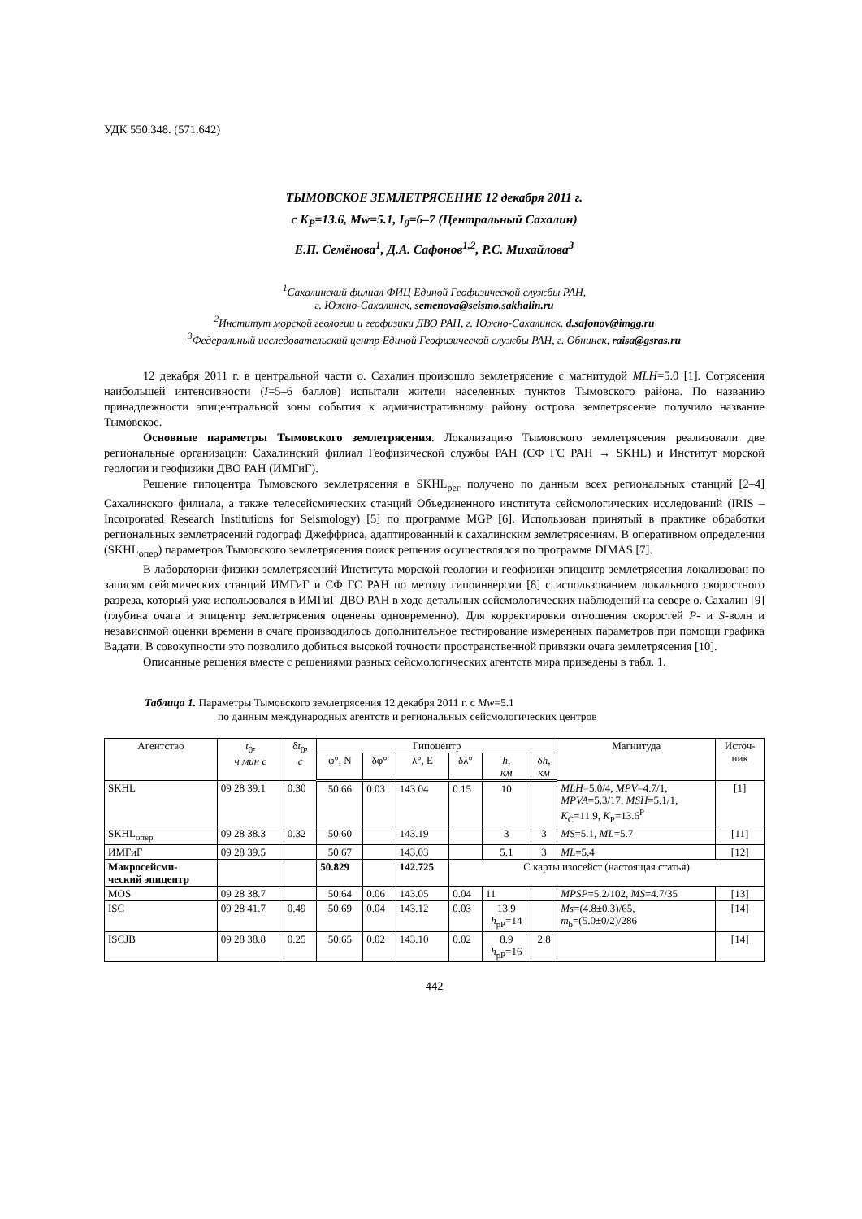УДК 550.348. (571.642)
ТЫМОВСКОЕ ЗЕМЛЕТРЯСЕНИЕ 12 декабря 2011 г.
с K<sub>P</sub>=13.6, Mw=5.1, I<sub>0</sub>=6–7 (Центральный Сахалин)
Е.П. Семёнова<sup>1</sup>, Д.А. Сафонов<sup>1,2</sup>, Р.С. Михайлова<sup>3</sup>
<sup>1</sup> Сахалинский филиал ФИЦ Единой Геофизической службы РАН,
г. Южно-Сахалинск, semenova@seismo.sakhalin.ru
<sup>2</sup> Институт морской геологии и геофизики ДВО РАН, г. Южно-Сахалинск. d.safonov@imgg.ru
<sup>3</sup> Федеральный исследовательский центр Единой Геофизической службы РАН, г. Обнинск, raisa@gsras.ru
12 декабря 2011 г. в центральной части о. Сахалин произошло землетрясение с магнитудой MLH=5.0 [1]. Сотрясения наибольшей интенсивности (I=5–6 баллов) испытали жители населенных пунктов Тымовского района. По названию принадлежности эпицентральной зоны события к административному району острова землетрясение получило название Тымовское.
Основные параметры Тымовского землетрясения. Локализацию Тымовского землетрясения реализовали две региональные организации: Сахалинский филиал Геофизической службы РАН (СФ ГС РАН → SKHL) и Институт морской геологии и геофизики ДВО РАН (ИМГиГ).
Решение гипоцентра Тымовского землетрясения в SKHL<sub>рег</sub> получено по данным всех региональных станций [2–4] Сахалинского филиала, а также телесейсмических станций Объединенного института сейсмологических исследований (IRIS – Incorporated Research Institutions for Seismology) [5] по программе MGP [6]. Использован принятый в практике обработки региональных землетрясений годограф Джеффриса, адаптированный к сахалинским землетрясениям. В оперативном определении (SKHL<sub>опер</sub>) параметров Тымовского землетрясения поиск решения осуществлялся по программе DIMAS [7].
В лаборатории физики землетрясений Института морской геологии и геофизики эпицентр землетрясения локализован по записям сейсмических станций ИМГиГ и СФ ГС РАН по методу гипоинверсии [8] с использованием локального скоростного разреза, который уже использовался в ИМГиГ ДВО РАН в ходе детальных сейсмологических наблюдений на севере о. Сахалин [9] (глубина очага и эпицентр землетрясения оценены одновременно). Для корректировки отношения скоростей P- и S-волн и независимой оценки времени в очаге производилось дополнительное тестирование измеренных параметров при помощи графика Вадати. В совокупности это позволило добиться высокой точности пространственной привязки очага землетрясения [10].
Описанные решения вместе с решениями разных сейсмологических агентств мира приведены в табл. 1.
Таблица 1. Параметры Тымовского землетрясения 12 декабря 2011 г. с Mw=5.1
по данным международных агентств и региональных сейсмологических центров
| Агентство | t<sub>0</sub>, ч мин с | δ t<sub>0</sub>, с | Гипоцентр | | | | | | Магнитуда | Источ- ник |
| --- | --- | --- | --- | --- | --- | --- | --- | --- | --- | --- |
| | | | φ°, N | δφ° | λ°, E | δλ° | h , км | δ h , км | | |
| SKHL | 09 28 39.1 | 0.30 | 50.66 | 0.03 | 143.04 | 0.15 | 10 | | MLH =5.0/4, MPV =4.7/1, MPVA =5.3/17, MSH =5.1/1, K<sub>C</sub>=11.9, K<sub>P</sub>=13.6<sup>P</sup> | [1] |
| SKHL<sub>опер</sub> | 09 28 38.3 | 0.32 | 50.60 | | 143.19 | | 3 | 3 | MS =5.1, ML =5.7 | [11] |
| ИМГиГ | 09 28 39.5 | | 50.67 | | 143.03 | | 5.1 | 3 | ML =5.4 | [12] |
| Макросейсми- ческий эпицентр | | | 50.829 | | 142.725 | С карты изосейст (настоящая статья) | | | | |
| MOS | 09 28 38.7 | | 50.64 | 0.06 | 143.05 | 0.04 | 11 | | MPSP =5.2/102, MS =4.7/35 | [13] |
| ISC | 09 28 41.7 | 0.49 | 50.69 | 0.04 | 143.12 | 0.03 | 13.9 h<sub>pP</sub>=14 | | Ms =(4.8±0.3)/65, m<sub>b</sub>=(5.0±0/2)/286 | [14] |
| ISCJB | 09 28 38.8 | 0.25 | 50.65 | 0.02 | 143.10 | 0.02 | 8.9 h<sub>pP</sub>=16 | 2.8 | | [14] |
442